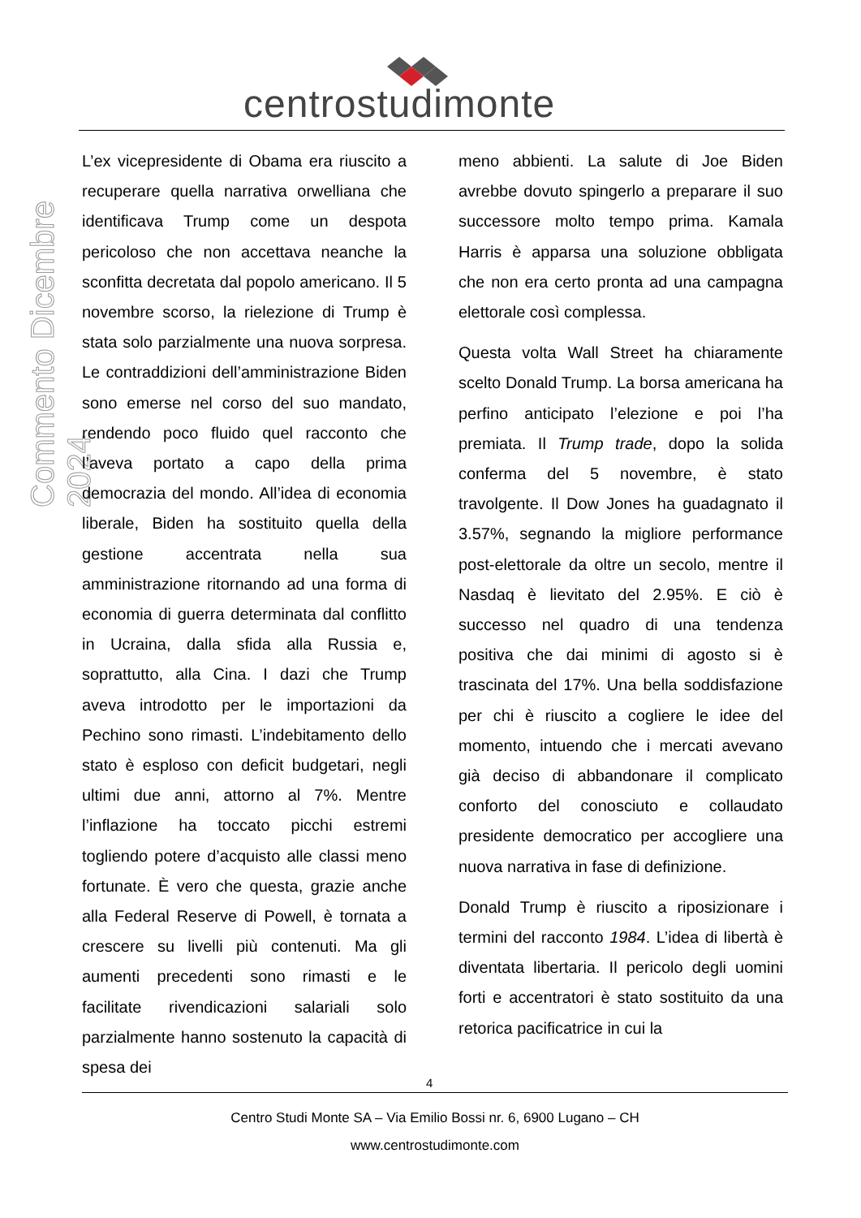centrostudimonte
Commento Dicembre 2024
L’ex vicepresidente di Obama era riuscito a recuperare quella narrativa orwelliana che identificava Trump come un despota pericoloso che non accettava neanche la sconfitta decretata dal popolo americano. Il 5 novembre scorso, la rielezione di Trump è stata solo parzialmente una nuova sorpresa. Le contraddizioni dell’amministrazione Biden sono emerse nel corso del suo mandato, rendendo poco fluido quel racconto che l’aveva portato a capo della prima democrazia del mondo. All’idea di economia liberale, Biden ha sostituito quella della gestione accentrata nella sua amministrazione ritornando ad una forma di economia di guerra determinata dal conflitto in Ucraina, dalla sfida alla Russia e, soprattutto, alla Cina. I dazi che Trump aveva introdotto per le importazioni da Pechino sono rimasti. L’indebitamento dello stato è esploso con deficit budgetari, negli ultimi due anni, attorno al 7%. Mentre l’inflazione ha toccato picchi estremi togliendo potere d’acquisto alle classi meno fortunate. È vero che questa, grazie anche alla Federal Reserve di Powell, è tornata a crescere su livelli più contenuti. Ma gli aumenti precedenti sono rimasti e le facilitate rivendicazioni salariali solo parzialmente hanno sostenuto la capacità di spesa dei
meno abbienti. La salute di Joe Biden avrebbe dovuto spingerlo a preparare il suo successore molto tempo prima. Kamala Harris è apparsa una soluzione obbligata che non era certo pronta ad una campagna elettorale così complessa.
Questa volta Wall Street ha chiaramente scelto Donald Trump. La borsa americana ha perfino anticipato l’elezione e poi l’ha premiata. Il Trump trade, dopo la solida conferma del 5 novembre, è stato travolgente. Il Dow Jones ha guadagnato il 3.57%, segnando la migliore performance post-elettorale da oltre un secolo, mentre il Nasdaq è lievitato del 2.95%. E ciò è successo nel quadro di una tendenza positiva che dai minimi di agosto si è trascinata del 17%. Una bella soddisfazione per chi è riuscito a cogliere le idee del momento, intuendo che i mercati avevano già deciso di abbandonare il complicato conforto del conosciuto e collaudato presidente democratico per accogliere una nuova narrativa in fase di definizione.
Donald Trump è riuscito a riposizionare i termini del racconto 1984. L’idea di libertà è diventata libertaria. Il pericolo degli uomini forti e accentratori è stato sostituito da una retorica pacificatrice in cui la
4
Centro Studi Monte SA – Via Emilio Bossi nr. 6, 6900 Lugano – CH
www.centrostudimonte.com